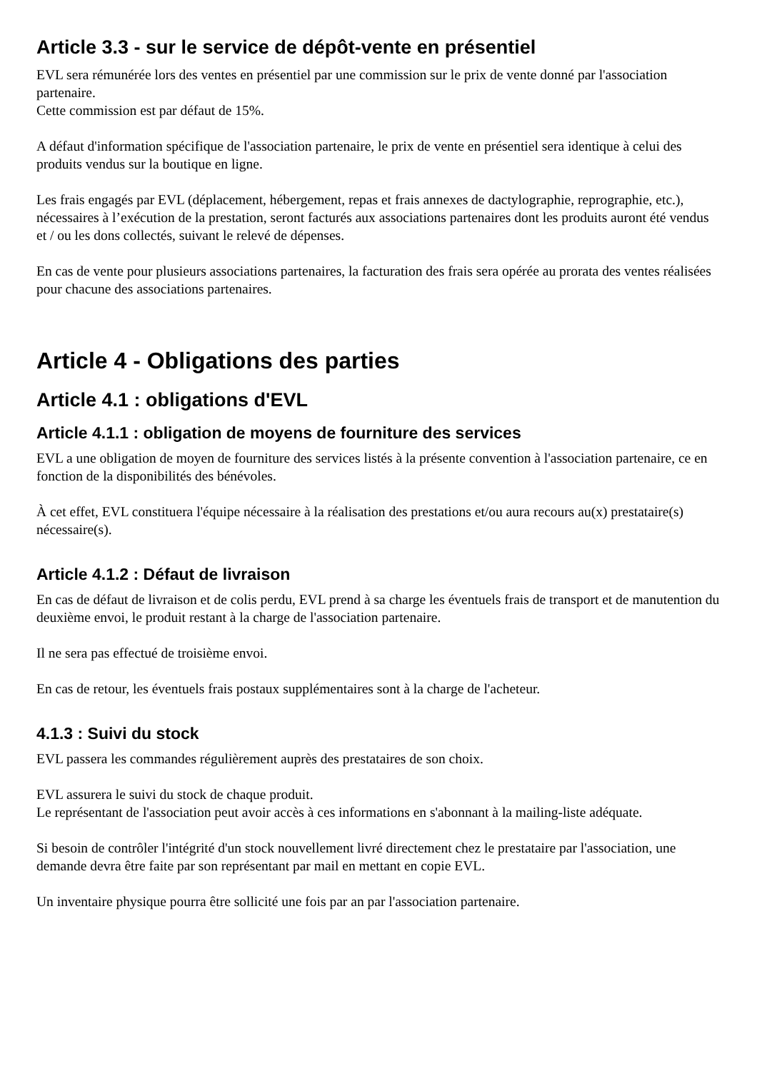Article 3.3 - sur le service de dépôt-vente en présentiel
EVL sera rémunérée lors des ventes en présentiel par une commission sur le prix de vente donné par l'association partenaire.
Cette commission est par défaut de 15%.
A défaut d'information spécifique de l'association partenaire, le prix de vente en présentiel sera identique à celui des produits vendus sur la boutique en ligne.
Les frais engagés par EVL (déplacement, hébergement, repas et frais annexes de dactylographie, reprographie, etc.), nécessaires à l’exécution de la prestation, seront facturés aux associations partenaires dont les produits auront été vendus et / ou les dons collectés, suivant le relevé de dépenses.
En cas de vente pour plusieurs associations partenaires, la facturation des frais sera opérée au prorata des ventes réalisées pour chacune des associations partenaires.
Article 4 - Obligations des parties
Article 4.1 : obligations d'EVL
Article 4.1.1 : obligation de moyens de fourniture des services
EVL a une obligation de moyen de fourniture des services listés à la présente convention à l'association partenaire, ce en fonction de la disponibilités des bénévoles.
À cet effet, EVL constituera l'équipe nécessaire à la réalisation des prestations et/ou aura recours au(x) prestataire(s) nécessaire(s).
Article 4.1.2 : Défaut de livraison
En cas de défaut de livraison et de colis perdu, EVL prend à sa charge les éventuels frais de transport et de manutention du deuxième envoi, le produit restant à la charge de l'association partenaire.
Il ne sera pas effectué de troisième envoi.
En cas de retour, les éventuels frais postaux supplémentaires sont à la charge de l'acheteur.
4.1.3 : Suivi du stock
EVL passera les commandes régulièrement auprès des prestataires de son choix.
EVL assurera le suivi du stock de chaque produit.
Le représentant de l'association peut avoir accès à ces informations en s'abonnant à la mailing-liste adéquate.
Si besoin de contrôler l'intégrité d'un stock nouvellement livré directement chez le prestataire par l'association, une demande devra être faite par son représentant par mail en mettant en copie EVL.
Un inventaire physique pourra être sollicité une fois par an par l'association partenaire.